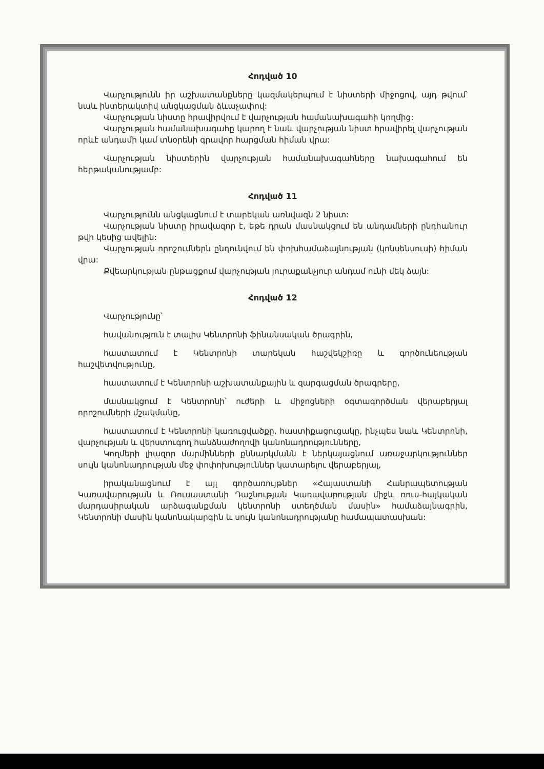Հոդված 10
Վարչությունն իր աշխատանքները կազմակերպում է նիստերի միջոցով, այդ թվում՝ նաև ինտերակտիվ անցկացման ձևաչափով:
Վարչության նիստը հրավիրվում է վարչության համանախագահի կողմից:
Վարչության համանախագահը կարող է նաև վարչության նիստ հրավիրել վարչության որևէ անդամի կամ տնօրենի գրավոր հարցման հիման վրա:
Վարչության նիստերին վարչության համանախագահները նախագահում են հերթականությամբ:
Հոդված 11
Վարչությունն անցկացնում է տարեկան առնվազն 2 նիստ:
Վարչության նիստը իրավազոր է, եթե դրան մասնակցում են անդամների ընդհանուր թվի կեսից ավելին:
Վարչության որոշումներն ընդունվում են փոխհամաձայնության (կոնսենսուսի) հիման վրա:
Քվեարկության ընթացքում վարչության յուրաքանչյուր անդամ ունի մեկ ձայն:
Հոդված 12
Վարչությունը՝
հավանություն է տալիս Կենտրոնի ֆինանսական ծրագրին,
հաստատում է Կենտրոնի տարեկան հաշվեկշիռը և գործունեության հաշվետվությունը,
հաստատում է Կենտրոնի աշխատանքային և զարգացման ծրագրերը,
մասնակցում է Կենտրոնի՝ ուժերի և միջոցների օգտագործման վերաբերյալ որոշումների մշակմանը,
հաստատում է Կենտրոնի կառուցվածքը, հաստիքացուցակը, ինչպես նաև Կենտրոնի, վարչության և վերստուգող հանձնաժողովի կանոնադրությունները,
Կողմերի լիազոր մարմինների քննարկմանն է ներկայացնում առաջարկություններ սույն կանոնադրության մեջ փոփոխություններ կատարելու վերաբերյալ,
իրականացնում է այլ գործառույթներ «Հայաստանի Հանրապետության Կառավարության և Ռուսաստանի Դաշնության Կառավարության միջև ռուս-հայկական մարդասիրական արձագանքման կենտրոնի ստեղծման մասին» համաձայնագրին, Կենտրոնի մասին կանոնակարգին և սույն կանոնադրությանը համապատասխան: